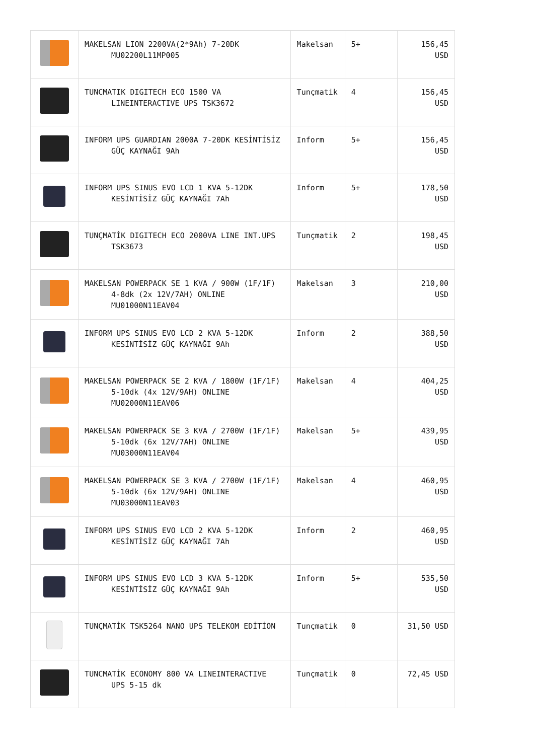| | MAKELSAN LION 2200VA(2*9Ah) 7-20DK MU02200L11MP005 | Makelsan | 5+ | 156,45 USD |
| | TUNCMATIK DIGITECH ECO 1500 VA LINEINTERACTIVE UPS TSK3672 | Tunçmatik | 4 | 156,45 USD |
| | INFORM UPS GUARDIAN 2000A 7-20DK KESİNTİSİZ GÜÇ KAYNAĞI 9Ah | Inform | 5+ | 156,45 USD |
| | INFORM UPS SINUS EVO LCD 1 KVA 5-12DK KESİNTİSİZ GÜÇ KAYNAĞI 7Ah | Inform | 5+ | 178,50 USD |
| | TUNÇMATİK DIGITECH ECO 2000VA LINE INT.UPS TSK3673 | Tunçmatik | 2 | 198,45 USD |
| | MAKELSAN POWERPACK SE 1 KVA / 900W (1F/1F) 4-8dk (2x 12V/7AH) ONLINE MU01000N11EAV04 | Makelsan | 3 | 210,00 USD |
| | INFORM UPS SINUS EVO LCD 2 KVA 5-12DK KESİNTİSİZ GÜÇ KAYNAĞI 9Ah | Inform | 2 | 388,50 USD |
| | MAKELSAN POWERPACK SE 2 KVA / 1800W (1F/1F) 5-10dk (4x 12V/9AH) ONLINE MU02000N11EAV06 | Makelsan | 4 | 404,25 USD |
| | MAKELSAN POWERPACK SE 3 KVA / 2700W (1F/1F) 5-10dk (6x 12V/7AH) ONLINE MU03000N11EAV04 | Makelsan | 5+ | 439,95 USD |
| | MAKELSAN POWERPACK SE 3 KVA / 2700W (1F/1F) 5-10dk (6x 12V/9AH) ONLINE MU03000N11EAV03 | Makelsan | 4 | 460,95 USD |
| | INFORM UPS SINUS EVO LCD 2 KVA 5-12DK KESİNTİSİZ GÜÇ KAYNAĞI 7Ah | Inform | 2 | 460,95 USD |
| | INFORM UPS SINUS EVO LCD 3 KVA 5-12DK KESİNTİSİZ GÜÇ KAYNAĞI 9Ah | Inform | 5+ | 535,50 USD |
| | TUNÇMATİK TSK5264 NANO UPS TELEKOM EDİTİON | Tunçmatik | 0 | 31,50 USD |
| | TUNCMATİK ECONOMY 800 VA LINEINTERACTIVE UPS 5-15 dk | Tunçmatik | 0 | 72,45 USD |